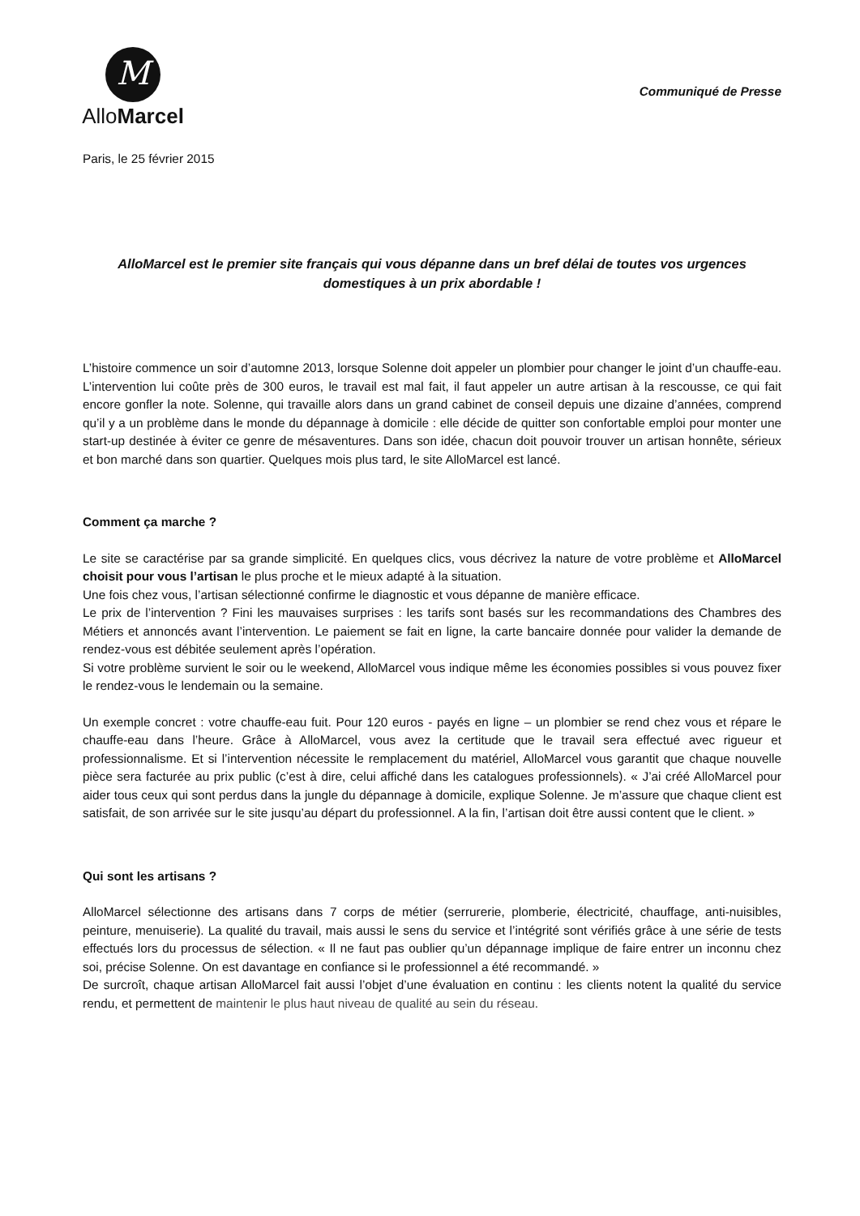M
AlloMarcel
Communiqué de Presse
Paris, le 25 février 2015
AlloMarcel est le premier site français qui vous dépanne dans un bref délai de toutes vos urgences domestiques à un prix abordable !
L’histoire commence un soir d’automne 2013, lorsque Solenne doit appeler un plombier pour changer le joint d’un chauffe-eau. L’intervention lui coûte près de 300 euros, le travail est mal fait, il faut appeler un autre artisan à la rescousse, ce qui fait encore gonfler la note. Solenne, qui travaille alors dans un grand cabinet de conseil depuis une dizaine d’années, comprend qu’il y a un problème dans le monde du dépannage à domicile : elle décide de quitter son confortable emploi pour monter une start-up destinée à éviter ce genre de mésaventures. Dans son idée, chacun doit pouvoir trouver un artisan honnête, sérieux et bon marché dans son quartier. Quelques mois plus tard, le site AlloMarcel est lancé.
Comment ça marche ?
Le site se caractérise par sa grande simplicité. En quelques clics, vous décrivez la nature de votre problème et AlloMarcel choisit pour vous l’artisan le plus proche et le mieux adapté à la situation.
Une fois chez vous, l’artisan sélectionné confirme le diagnostic et vous dépanne de manière efficace.
Le prix de l’intervention ? Fini les mauvaises surprises : les tarifs sont basés sur les recommandations des Chambres des Métiers et annoncés avant l’intervention. Le paiement se fait en ligne, la carte bancaire donnée pour valider la demande de rendez-vous est débitée seulement après l’opération.
Si votre problème survient le soir ou le weekend, AlloMarcel vous indique même les économies possibles si vous pouvez fixer le rendez-vous le lendemain ou la semaine.
Un exemple concret : votre chauffe-eau fuit. Pour 120 euros - payés en ligne – un plombier se rend chez vous et répare le chauffe-eau dans l’heure. Grâce à AlloMarcel, vous avez la certitude que le travail sera effectué avec rigueur et professionnalisme. Et si l’intervention nécessite le remplacement du matériel, AlloMarcel vous garantit que chaque nouvelle pièce sera facturée au prix public (c’est à dire, celui affiché dans les catalogues professionnels). « J’ai créé AlloMarcel pour aider tous ceux qui sont perdus dans la jungle du dépannage à domicile, explique Solenne. Je m’assure que chaque client est satisfait, de son arrivée sur le site jusqu’au départ du professionnel. A la fin, l’artisan doit être aussi content que le client. »
Qui sont les artisans ?
AlloMarcel sélectionne des artisans dans 7 corps de métier (serrurerie, plomberie, électricité, chauffage, anti-nuisibles, peinture, menuiserie). La qualité du travail, mais aussi le sens du service et l’intégrité sont vérifiés grâce à une série de tests effectués lors du processus de sélection. « Il ne faut pas oublier qu’un dépannage implique de faire entrer un inconnu chez soi, précise Solenne. On est davantage en confiance si le professionnel a été recommandé. »
De surcroît, chaque artisan AlloMarcel fait aussi l’objet d’une évaluation en continu : les clients notent la qualité du service rendu, et permettent de maintenir le plus haut niveau de qualité au sein du réseau.